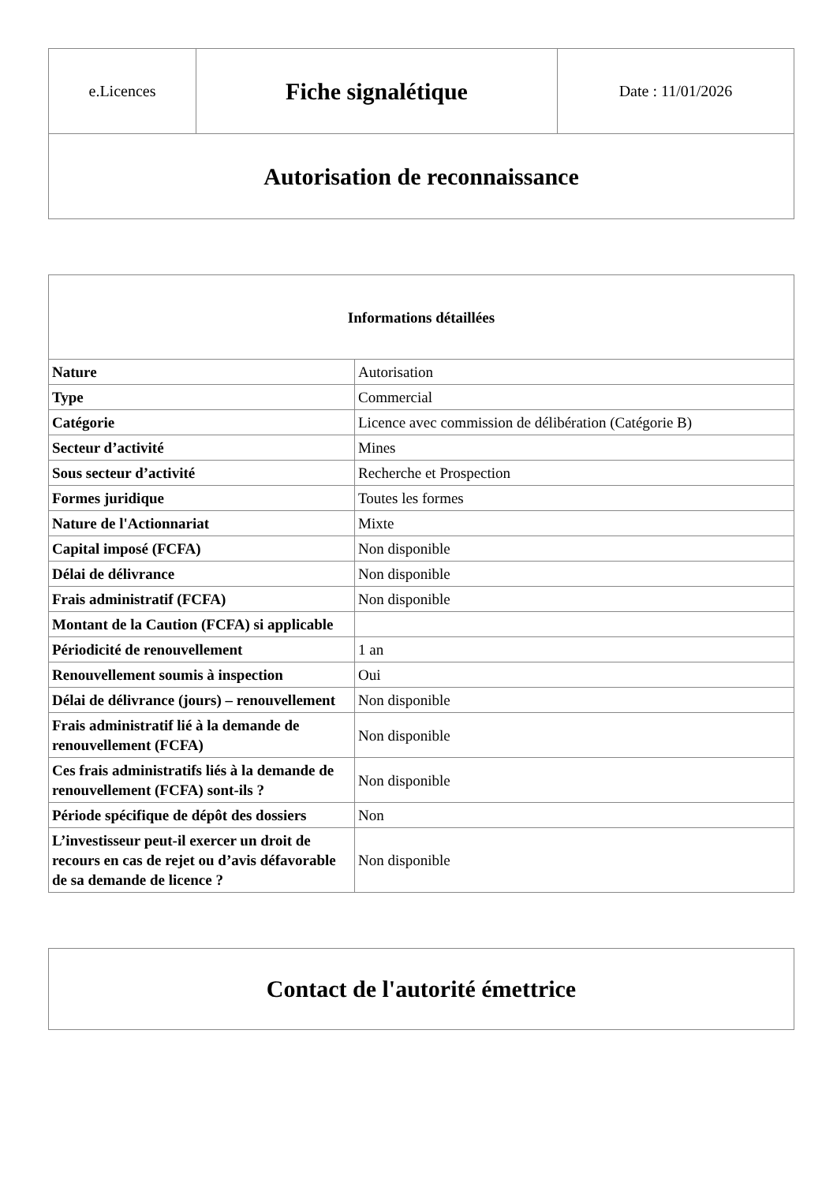| e.Licences | Fiche signalétique | Date : 11/01/2026 |
| Autorisation de reconnaissance | | |
| Informations détaillées | |
| Nature | Autorisation |
| Type | Commercial |
| Catégorie | Licence avec commission de délibération (Catégorie B) |
| Secteur d’activité | Mines |
| Sous secteur d’activité | Recherche et Prospection |
| Formes juridique | Toutes les formes |
| Nature de l'Actionnariat | Mixte |
| Capital imposé (FCFA) | Non disponible |
| Délai de délivrance | Non disponible |
| Frais administratif (FCFA) | Non disponible |
| Montant de la Caution (FCFA) si applicable | |
| Périodicité de renouvellement | 1 an |
| Renouvellement soumis à inspection | Oui |
| Délai de délivrance (jours) – renouvellement | Non disponible |
| Frais administratif lié à la demande de renouvellement (FCFA) | Non disponible |
| Ces frais administratifs liés à la demande de renouvellement (FCFA) sont-ils ? | Non disponible |
| Période spécifique de dépôt des dossiers | Non |
| L’investisseur peut-il exercer un droit de recours en cas de rejet ou d’avis défavorable de sa demande de licence ? | Non disponible |
| Contact de l'autorité émettrice |